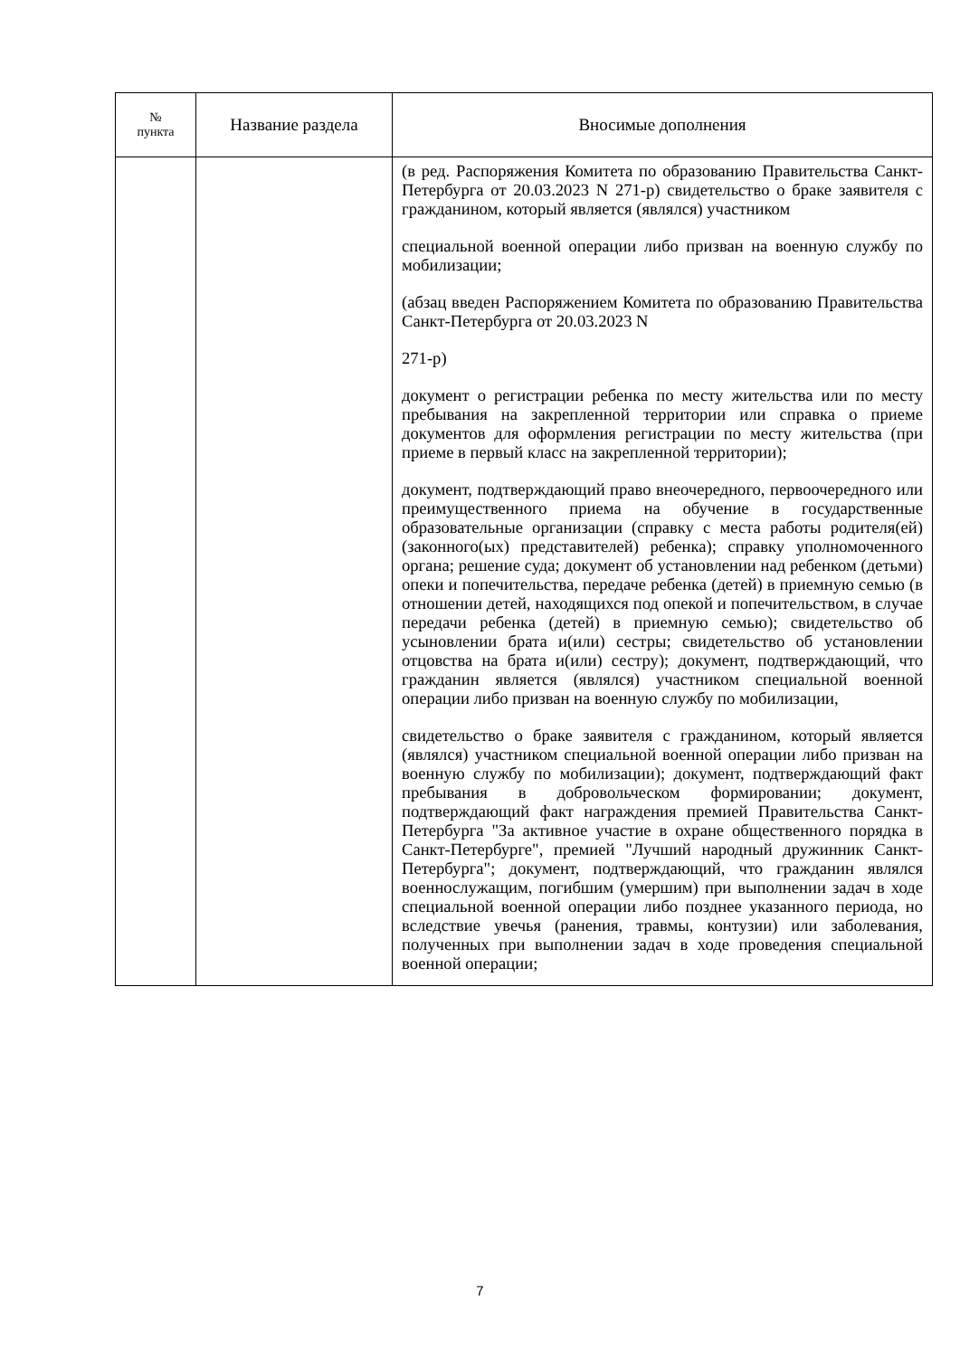| № пункта | Название раздела | Вносимые дополнения |
| --- | --- | --- |
| | | (в ред. Распоряжения Комитета по образованию Правительства Санкт-Петербурга от 20.03.2023 N 271-р) свидетельство о браке заявителя с гражданином, который является (являлся) участником специальной военной операции либо призван на военную службу по мобилизации; (абзац введен Распоряжением Комитета по образованию Правительства Санкт-Петербурга от 20.03.2023 N 271-р) документ о регистрации ребенка по месту жительства или по месту пребывания на закрепленной территории или справка о приеме документов для оформления регистрации по месту жительства (при приеме в первый класс на закрепленной территории); документ, подтверждающий право внеочередного, первоочередного или преимущественного приема на обучение в государственные образовательные организации (справку с места работы родителя(ей) (законного(ых) представителей) ребенка); справку уполномоченного органа; решение суда; документ об установлении над ребенком (детьми) опеки и попечительства, передаче ребенка (детей) в приемную семью (в отношении детей, находящихся под опекой и попечительством, в случае передачи ребенка (детей) в приемную семью); свидетельство об усыновлении брата и(или) сестры; свидетельство об установлении отцовства на брата и(или) сестру); документ, подтверждающий, что гражданин является (являлся) участником специальной военной операции либо призван на военную службу по мобилизации, свидетельство о браке заявителя с гражданином, который является (являлся) участником специальной военной операции либо призван на военную службу по мобилизации); документ, подтверждающий факт пребывания в добровольческом формировании; документ, подтверждающий факт награждения премией Правительства Санкт-Петербурга "За активное участие в охране общественного порядка в Санкт-Петербурге", премией "Лучший народный дружинник Санкт-Петербурга"; документ, подтверждающий, что гражданин являлся военнослужащим, погибшим (умершим) при выполнении задач в ходе специальной военной операции либо позднее указанного периода, но вследствие увечья (ранения, травмы, контузии) или заболевания, полученных при выполнении задач в ходе проведения специальной военной операции; |
7